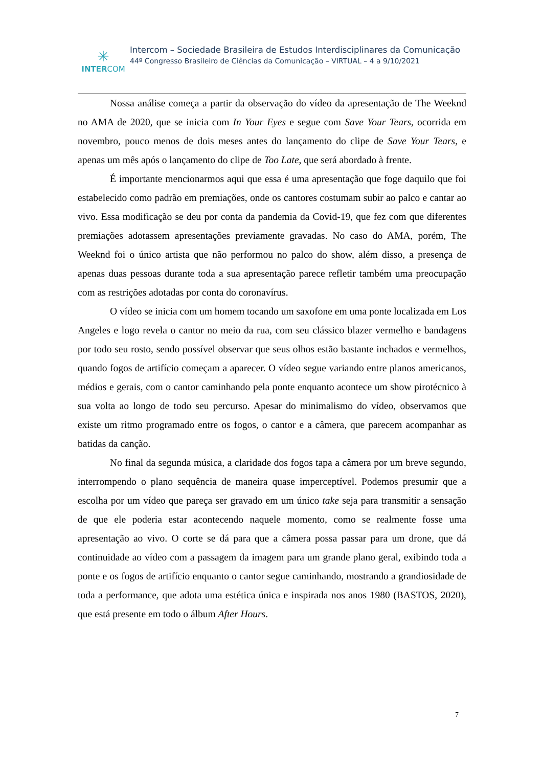✳
INTERCOM
Intercom – Sociedade Brasileira de Estudos Interdisciplinares da Comunicação
44º Congresso Brasileiro de Ciências da Comunicação – VIRTUAL – 4 a 9/10/2021
Nossa análise começa a partir da observação do vídeo da apresentação de The Weeknd no AMA de 2020, que se inicia com In Your Eyes e segue com Save Your Tears, ocorrida em novembro, pouco menos de dois meses antes do lançamento do clipe de Save Your Tears, e apenas um mês após o lançamento do clipe de Too Late, que será abordado à frente.
É importante mencionarmos aqui que essa é uma apresentação que foge daquilo que foi estabelecido como padrão em premiações, onde os cantores costumam subir ao palco e cantar ao vivo. Essa modificação se deu por conta da pandemia da Covid-19, que fez com que diferentes premiações adotassem apresentações previamente gravadas. No caso do AMA, porém, The Weeknd foi o único artista que não performou no palco do show, além disso, a presença de apenas duas pessoas durante toda a sua apresentação parece refletir também uma preocupação com as restrições adotadas por conta do coronavírus.
O vídeo se inicia com um homem tocando um saxofone em uma ponte localizada em Los Angeles e logo revela o cantor no meio da rua, com seu clássico blazer vermelho e bandagens por todo seu rosto, sendo possível observar que seus olhos estão bastante inchados e vermelhos, quando fogos de artifício começam a aparecer. O vídeo segue variando entre planos americanos, médios e gerais, com o cantor caminhando pela ponte enquanto acontece um show pirotécnico à sua volta ao longo de todo seu percurso. Apesar do minimalismo do vídeo, observamos que existe um ritmo programado entre os fogos, o cantor e a câmera, que parecem acompanhar as batidas da canção.
No final da segunda música, a claridade dos fogos tapa a câmera por um breve segundo, interrompendo o plano sequência de maneira quase imperceptível. Podemos presumir que a escolha por um vídeo que pareça ser gravado em um único take seja para transmitir a sensação de que ele poderia estar acontecendo naquele momento, como se realmente fosse uma apresentação ao vivo. O corte se dá para que a câmera possa passar para um drone, que dá continuidade ao vídeo com a passagem da imagem para um grande plano geral, exibindo toda a ponte e os fogos de artifício enquanto o cantor segue caminhando, mostrando a grandiosidade de toda a performance, que adota uma estética única e inspirada nos anos 1980 (BASTOS, 2020), que está presente em todo o álbum After Hours.
7